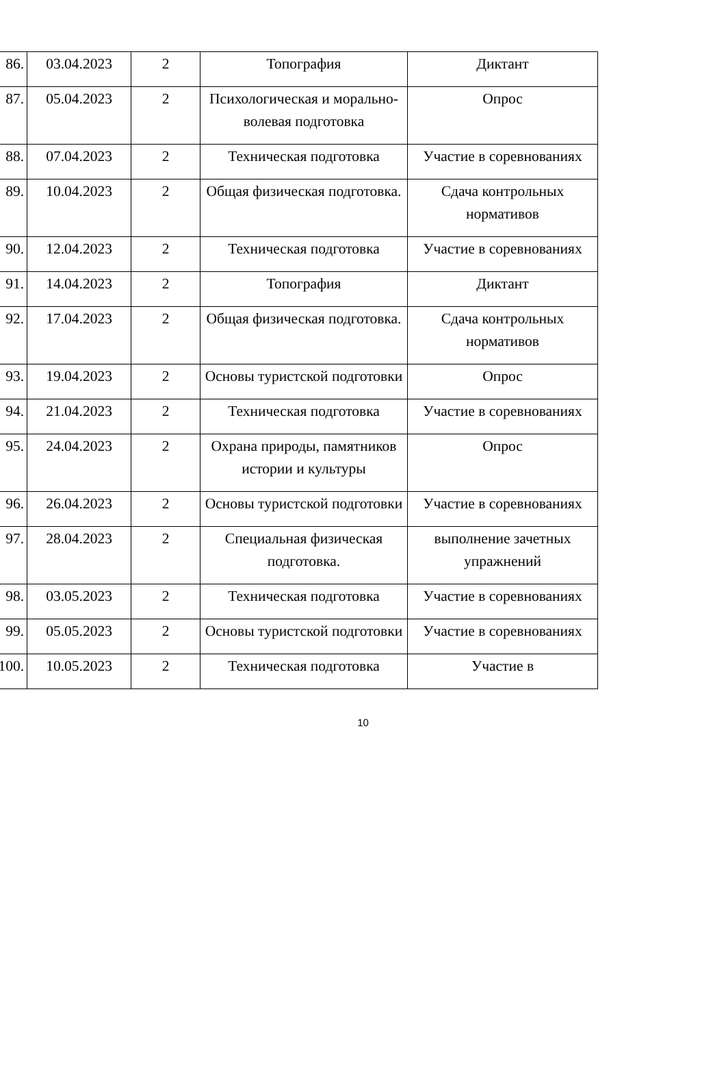| 86. | 03.04.2023 | 2 | Топография | Диктант |
| 87. | 05.04.2023 | 2 | Психологическая и морально-волевая подготовка | Опрос |
| 88. | 07.04.2023 | 2 | Техническая подготовка | Участие в соревнованиях |
| 89. | 10.04.2023 | 2 | Общая физическая подготовка. | Сдача контрольных нормативов |
| 90. | 12.04.2023 | 2 | Техническая подготовка | Участие в соревнованиях |
| 91. | 14.04.2023 | 2 | Топография | Диктант |
| 92. | 17.04.2023 | 2 | Общая физическая подготовка. | Сдача контрольных нормативов |
| 93. | 19.04.2023 | 2 | Основы туристской подготовки | Опрос |
| 94. | 21.04.2023 | 2 | Техническая подготовка | Участие в соревнованиях |
| 95. | 24.04.2023 | 2 | Охрана природы, памятников истории и культуры | Опрос |
| 96. | 26.04.2023 | 2 | Основы туристской подготовки | Участие в соревнованиях |
| 97. | 28.04.2023 | 2 | Специальная физическая подготовка. | выполнение зачетных упражнений |
| 98. | 03.05.2023 | 2 | Техническая подготовка | Участие в соревнованиях |
| 99. | 05.05.2023 | 2 | Основы туристской подготовки | Участие в соревнованиях |
| 100. | 10.05.2023 | 2 | Техническая подготовка | Участие в |
10